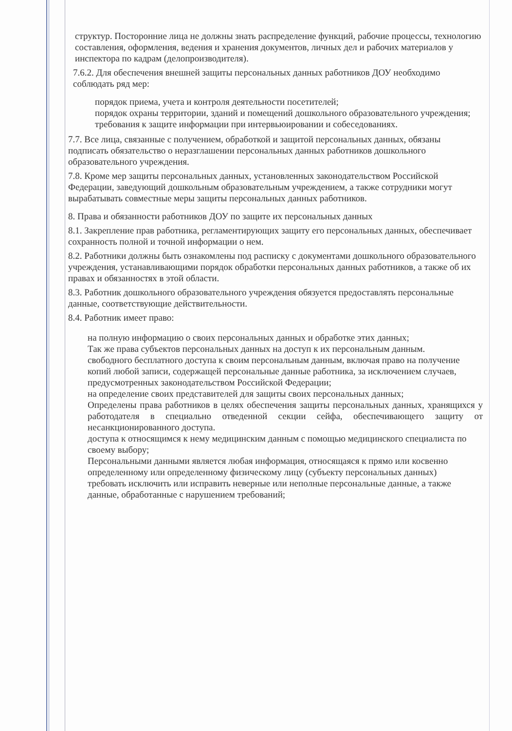структур. Посторонние лица не должны знать распределение функций, рабочие процессы, технологию составления, оформления, ведения и хранения документов, личных дел и рабочих материалов у инспектора по кадрам (делопроизводителя).
7.6.2. Для обеспечения внешней защиты персональных данных работников ДОУ необходимо соблюдать ряд мер:
порядок приема, учета и контроля деятельности посетителей;
порядок охраны территории, зданий и помещений дошкольного образовательного учреждения;
требования к защите информации при интервьюировании и собеседованиях.
7.7. Все лица, связанные с получением, обработкой и защитой персональных данных, обязаны подписать обязательство о неразглашении персональных данных работников дошкольного образовательного учреждения.
7.8. Кроме мер защиты персональных данных, установленных законодательством Российской Федерации, заведующий дошкольным образовательным учреждением, а также сотрудники могут вырабатывать совместные меры защиты персональных данных работников.
8. Права и обязанности работников ДОУ по защите их персональных данных
8.1. Закрепление прав работника, регламентирующих защиту его персональных данных, обеспечивает сохранность полной и точной информации о нем.
8.2. Работники должны быть ознакомлены под расписку с документами дошкольного образовательного учреждения, устанавливающими порядок обработки персональных данных работников, а также об их правах и обязанностях в этой области.
8.3. Работник дошкольного образовательного учреждения обязуется предоставлять персональные данные, соответствующие действительности.
8.4. Работник имеет право:
на полную информацию о своих персональных данных и обработке этих данных;
Так же права субъектов персональных данных на доступ к их персональным данным.
свободного бесплатного доступа к своим персональным данным, включая право на получение копий любой записи, содержащей персональные данные работника, за исключением случаев, предусмотренных законодательством Российской Федерации;
на определение своих представителей для защиты своих персональных данных;
Определены права работников в целях обеспечения защиты персональных данных, хранящихся у работодателя в специально отведенной секции сейфа, обеспечивающего защиту от несанкционированного доступа.
доступа к относящимся к нему медицинским данным с помощью медицинского специалиста по своему выбору;
Персональными данными является любая информация, относящаяся к прямо или косвенно определенному или определенному физическому лицу (субъекту персональных данных)
требовать исключить или исправить неверные или неполные персональные данные, а также данные, обработанные с нарушением требований;